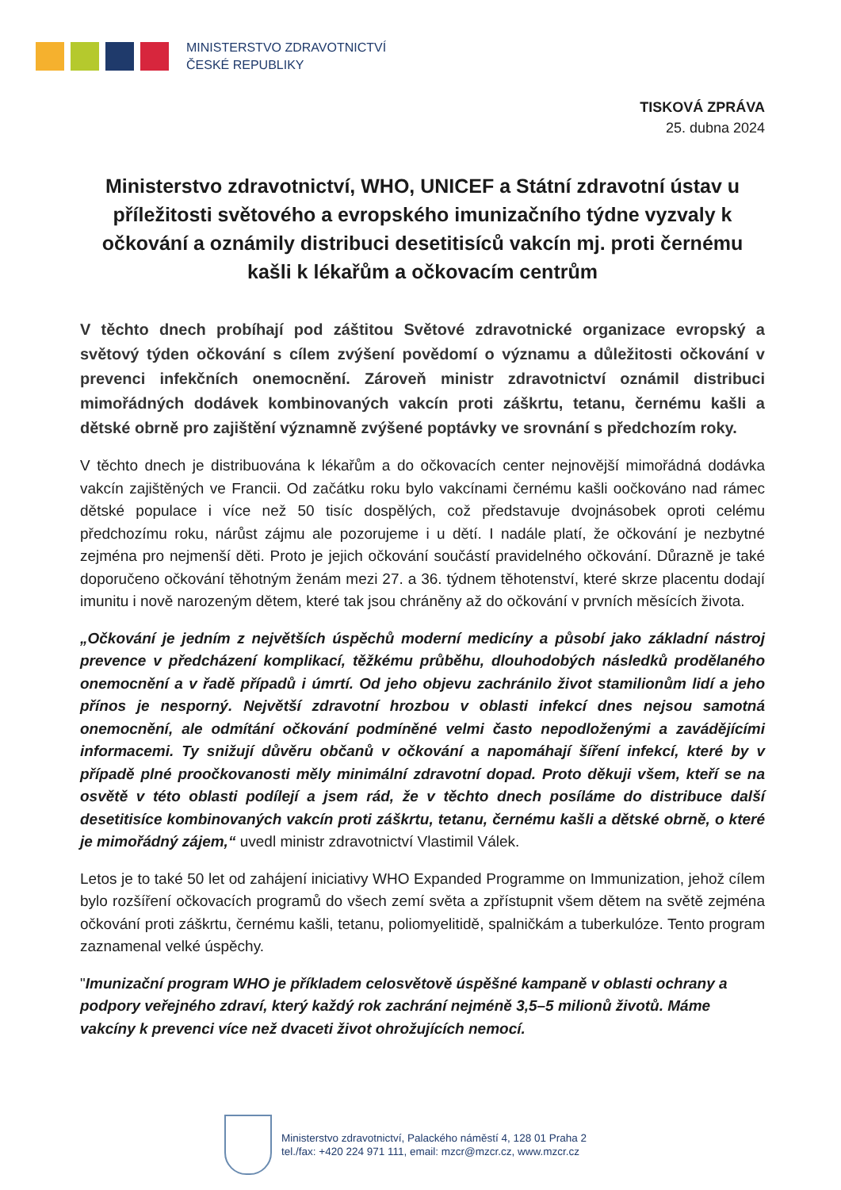MINISTERSTVO ZDRAVOTNICTVÍ
ČESKÉ REPUBLIKY
TISKOVÁ ZPRÁVA
25. dubna 2024
Ministerstvo zdravotnictví, WHO, UNICEF a Státní zdravotní ústav u příležitosti světového a evropského imunizačního týdne vyzvaly k očkování a oznámily distribuci desetitisíců vakcín mj. proti černému kašli k lékařům a očkovacím centrům
V těchto dnech probíhají pod záštitou Světové zdravotnické organizace evropský a světový týden očkování s cílem zvýšení povědomí o významu a důležitosti očkování v prevenci infekčních onemocnění. Zároveň ministr zdravotnictví oznámil distribuci mimořádných dodávek kombinovaných vakcín proti záškrtu, tetanu, černému kašli a dětské obrně pro zajištění významně zvýšené poptávky ve srovnání s předchozím roky.
V těchto dnech je distribuována k lékařům a do očkovacích center nejnovější mimořádná dodávka vakcín zajištěných ve Francii. Od začátku roku bylo vakcínami černému kašli oočkováno nad rámec dětské populace i více než 50 tisíc dospělých, což představuje dvojnásobek oproti celému předchozímu roku, nárůst zájmu ale pozorujeme i u dětí. I nadále platí, že očkování je nezbytné zejména pro nejmenší děti. Proto je jejich očkování součástí pravidelného očkování. Důrazně je také doporučeno očkování těhotným ženám mezi 27. a 36. týdnem těhotenství, které skrze placentu dodají imunitu i nově narozeným dětem, které tak jsou chráněny až do očkování v prvních měsících života.
„Očkování je jedním z největších úspěchů moderní medicíny a působí jako základní nástroj prevence v předcházení komplikací, těžkému průběhu, dlouhodobých následků prodělaného onemocnění a v řadě případů i úmrtí. Od jeho objevu zachránilo život stamilionům lidí a jeho přínos je nesporný. Největší zdravotní hrozbou v oblasti infekcí dnes nejsou samotná onemocnění, ale odmítání očkování podmíněné velmi často nepodloženými a zavádějícími informacemi. Ty snižují důvěru občanů v očkování a napomáhají šíření infekcí, které by v případě plné proočkovanosti měly minimální zdravotní dopad. Proto děkuji všem, kteří se na osvětě v této oblasti podílejí a jsem rád, že v těchto dnech posíláme do distribuce další desetitisíce kombinovaných vakcín proti záškrtu, tetanu, černému kašli a dětské obrně, o které je mimořádný zájem,“ uvedl ministr zdravotnictví Vlastimil Válek.
Letos je to také 50 let od zahájení iniciativy WHO Expanded Programme on Immunization, jehož cílem bylo rozšíření očkovacích programů do všech zemí světa a zpřístupnit všem dětem na světě zejména očkování proti záškrtu, černému kašli, tetanu, poliomyelitidě, spalničkám a tuberkulóze. Tento program zaznamenal velké úspěchy.
"Imunizační program WHO je příkladem celosvětově úspěšné kampaně v oblasti ochrany a podpory veřejného zdraví, který každý rok zachrání nejméně 3,5–5 milionů životů. Máme vakcíny k prevenci více než dvaceti život ohrožujících nemocí.
Ministerstvo zdravotnictví, Palackého náměstí 4, 128 01 Praha 2
tel./fax: +420 224 971 111, email: mzcr@mzcr.cz, www.mzcr.cz